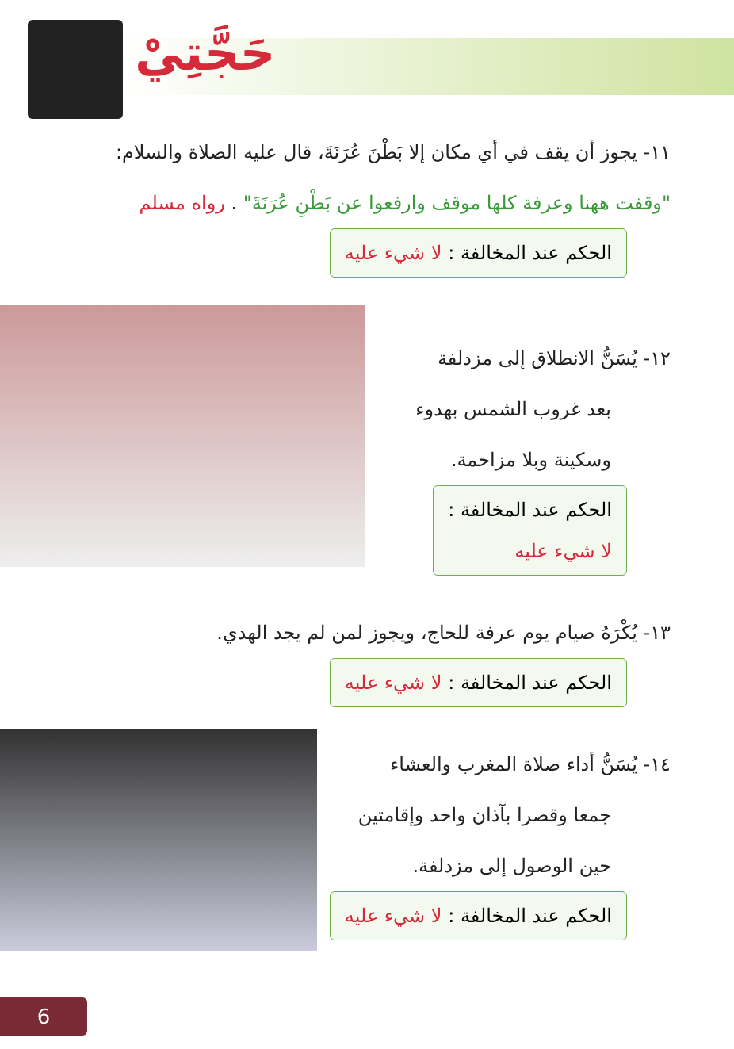حَجَّتِيْ
١١- يجوز أن يقف في أي مكان إلا بَطْنَ عُرَنَةَ، قال عليه الصلاة والسلام:
"وقفت ههنا وعرفة كلها موقف وارفعوا عن بَطْنِ عُرَنَةَ" . رواه مسلم
الحكم عند المخالفة : لا شيء عليه
١٢- يُسَنُّ الانطلاق إلى مزدلفة
بعد غروب الشمس بهدوء
وسكينة وبلا مزاحمة.
الحكم عند المخالفة :
لا شيء عليه
١٣- يُكْرَهُ صيام يوم عرفة للحاج، ويجوز لمن لم يجد الهدي.
الحكم عند المخالفة : لا شيء عليه
١٤- يُسَنُّ أداء صلاة المغرب والعشاء
جمعا وقصرا بآذان واحد وإقامتين
حين الوصول إلى مزدلفة.
الحكم عند المخالفة : لا شيء عليه
6